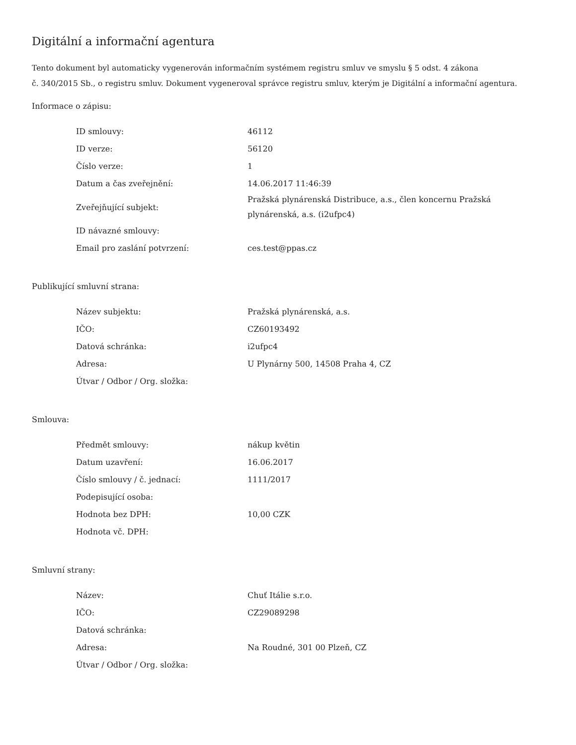Digitální a informační agentura
Tento dokument byl automaticky vygenerován informačním systémem registru smluv ve smyslu § 5 odst. 4 zákona
č. 340/2015 Sb., o registru smluv. Dokument vygeneroval správce registru smluv, kterým je Digitální a informační agentura.
Informace o zápisu:
| ID smlouvy: | 46112 |
| ID verze: | 56120 |
| Číslo verze: | 1 |
| Datum a čas zveřejnění: | 14.06.2017 11:46:39 |
| Zveřejňující subjekt: | Pražská plynárenská Distribuce, a.s., člen koncernu Pražská plynárenská, a.s. (i2ufpc4) |
| ID návazné smlouvy: | |
| Email pro zaslání potvrzení: | ces.test@ppas.cz |
Publikující smluvní strana:
| Název subjektu: | Pražská plynárenská, a.s. |
| IČO: | CZ60193492 |
| Datová schránka: | i2ufpc4 |
| Adresa: | U Plynárny 500, 14508 Praha 4, CZ |
| Útvar / Odbor / Org. složka: | |
Smlouva:
| Předmět smlouvy: | nákup květin |
| Datum uzavření: | 16.06.2017 |
| Číslo smlouvy / č. jednací: | 1111/2017 |
| Podepisující osoba: | |
| Hodnota bez DPH: | 10,00 CZK |
| Hodnota vč. DPH: | |
Smluvní strany:
| Název: | Chuť Itálie s.r.o. |
| IČO: | CZ29089298 |
| Datová schránka: | |
| Adresa: | Na Roudné, 301 00 Plzeň, CZ |
| Útvar / Odbor / Org. složka: | |